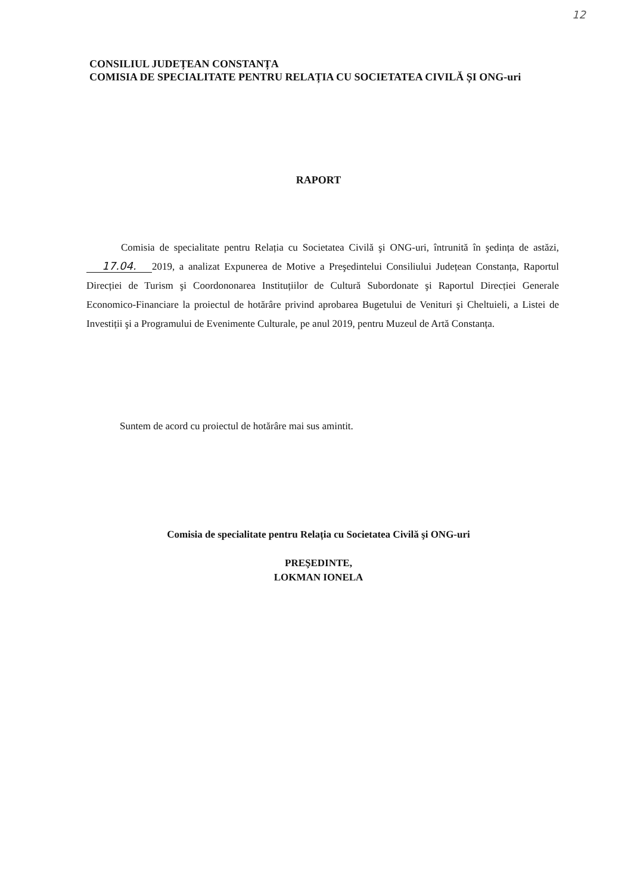12
CONSILIUL JUDEȚEAN CONSTANȚA
COMISIA DE SPECIALITATE PENTRU RELAȚIA CU SOCIETATEA CIVILĂ ȘI ONG-uri
RAPORT
Comisia de specialitate pentru Relația cu Societatea Civilă şi ONG-uri, întrunită în şedința de astăzi, 17.04. 2019, a analizat Expunerea de Motive a Preşedintelui Consiliului Județean Constanța, Raportul Direcției de Turism şi Coordononarea Instituțiilor de Cultură Subordonate şi Raportul Direcției Generale Economico-Financiare la proiectul de hotărâre privind aprobarea Bugetului de Venituri şi Cheltuieli, a Listei de Investiții şi a Programului de Evenimente Culturale, pe anul 2019, pentru Muzeul de Artă Constanța.
Suntem de acord cu proiectul de hotărâre mai sus amintit.
Comisia de specialitate pentru Relația cu Societatea Civilă şi ONG-uri
PREŞEDINTE,
LOKMAN IONELA